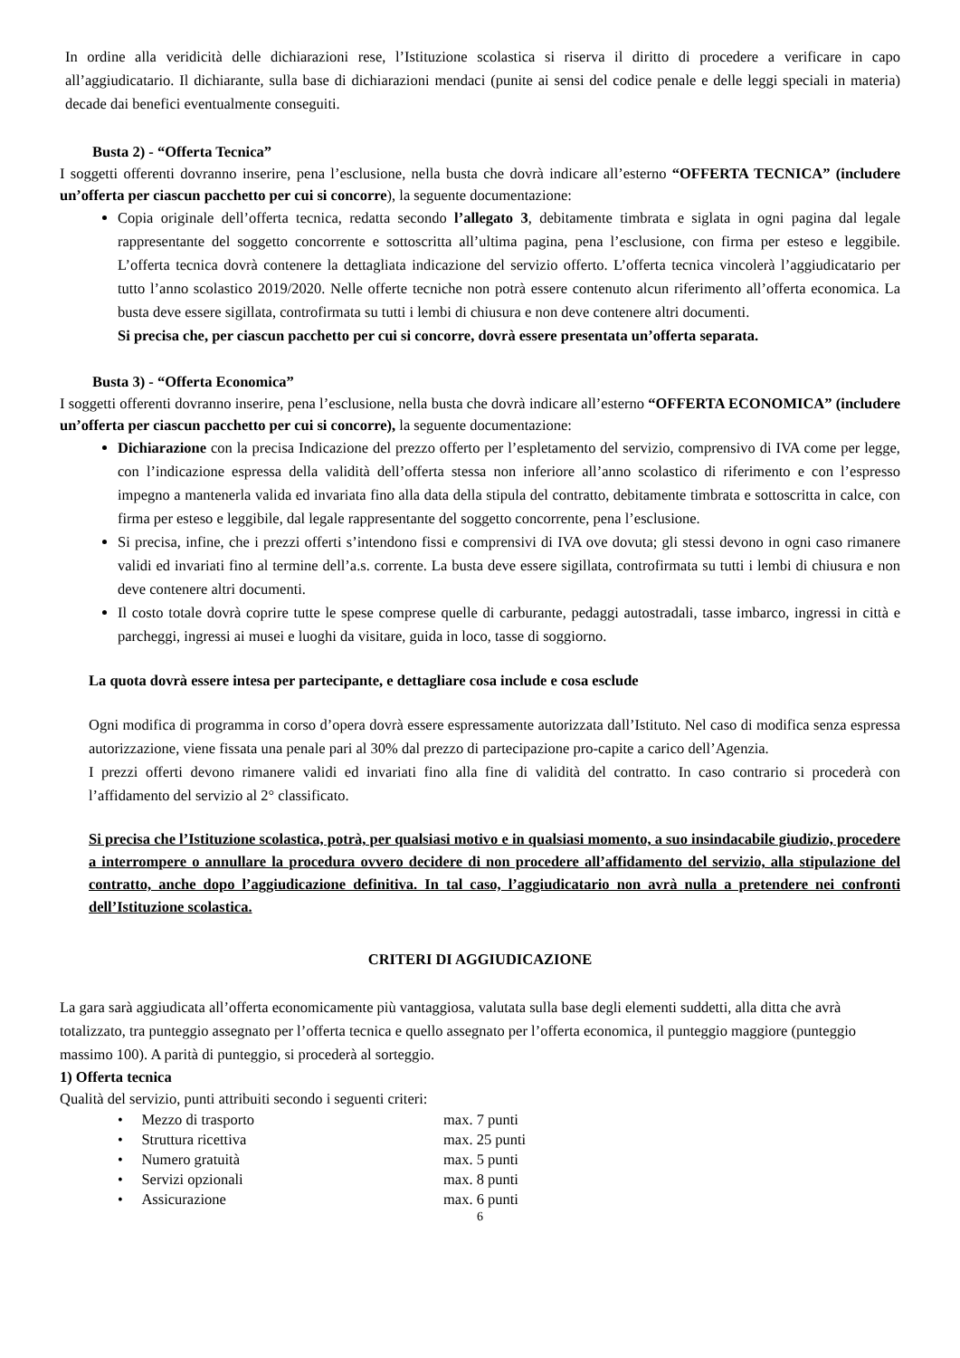In ordine alla veridicità delle dichiarazioni rese, l’Istituzione scolastica si riserva il diritto di procedere a verificare in capo all’aggiudicatario. Il dichiarante, sulla base di dichiarazioni mendaci (punite ai sensi del codice penale e delle leggi speciali in materia) decade dai benefici eventualmente conseguiti.
Busta 2) - “Offerta Tecnica”
I soggetti offerenti dovranno inserire, pena l’esclusione, nella busta che dovrà indicare all’esterno “OFFERTA TECNICA” (includere un’offerta per ciascun pacchetto per cui si concorre), la seguente documentazione:
Copia originale dell’offerta tecnica, redatta secondo l’allegato 3, debitamente timbrata e siglata in ogni pagina dal legale rappresentante del soggetto concorrente e sottoscritta all’ultima pagina, pena l’esclusione, con firma per esteso e leggibile. L’offerta tecnica dovrà contenere la dettagliata indicazione del servizio offerto. L’offerta tecnica vincolerà l’aggiudicatario per tutto l’anno scolastico 2019/2020. Nelle offerte tecniche non potrà essere contenuto alcun riferimento all’offerta economica. La busta deve essere sigillata, controfirmata su tutti i lembi di chiusura e non deve contenere altri documenti.
Si precisa che, per ciascun pacchetto per cui si concorre, dovrà essere presentata un’offerta separata.
Busta 3) - “Offerta Economica”
I soggetti offerenti dovranno inserire, pena l’esclusione, nella busta che dovrà indicare all’esterno “OFFERTA ECONOMICA” (includere un’offerta per ciascun pacchetto per cui si concorre), la seguente documentazione:
Dichiarazione con la precisa Indicazione del prezzo offerto per l’espletamento del servizio, comprensivo di IVA come per legge, con l’indicazione espressa della validità dell’offerta stessa non inferiore all’anno scolastico di riferimento e con l’espresso impegno a mantenerla valida ed invariata fino alla data della stipula del contratto, debitamente timbrata e sottoscritta in calce, con firma per esteso e leggibile, dal legale rappresentante del soggetto concorrente, pena l’esclusione.
Si precisa, infine, che i prezzi offerti s’intendono fissi e comprensivi di IVA ove dovuta; gli stessi devono in ogni caso rimanere validi ed invariati fino al termine dell’a.s. corrente. La busta deve essere sigillata, controfirmata su tutti i lembi di chiusura e non deve contenere altri documenti.
Il costo totale dovrà coprire tutte le spese comprese quelle di carburante, pedaggi autostradali, tasse imbarco, ingressi in città e parcheggi, ingressi ai musei e luoghi da visitare, guida in loco, tasse di soggiorno.
La quota dovrà essere intesa per partecipante, e dettagliare cosa include e cosa esclude
Ogni modifica di programma in corso d’opera dovrà essere espressamente autorizzata dall’Istituto. Nel caso di modifica senza espressa autorizzazione, viene fissata una penale pari al 30% dal prezzo di partecipazione pro-capite a carico dell’Agenzia.
I prezzi offerti devono rimanere validi ed invariati fino alla fine di validità del contratto. In caso contrario si procederà con l’affidamento del servizio al 2° classificato.
Si precisa che l’Istituzione scolastica, potrà, per qualsiasi motivo e in qualsiasi momento, a suo insindacabile giudizio, procedere a interrompere o annullare la procedura ovvero decidere di non procedere all’affidamento del servizio, alla stipulazione del contratto, anche dopo l’aggiudicazione definitiva. In tal caso, l’aggiudicatario non avrà nulla a pretendere nei confronti dell’Istituzione scolastica.
CRITERI DI AGGIUDICAZIONE
La gara sarà aggiudicata all’offerta economicamente più vantaggiosa, valutata sulla base degli elementi suddetti, alla ditta che avrà totalizzato, tra punteggio assegnato per l’offerta tecnica e quello assegnato per l’offerta economica, il punteggio maggiore (punteggio massimo 100). A parità di punteggio, si procederà al sorteggio.
1) Offerta tecnica
Qualità del servizio, punti attribuiti secondo i seguenti criteri:
| • Mezzo di trasporto | max. 7 punti |
| • Struttura ricettiva | max. 25 punti |
| • Numero gratuità | max. 5 punti |
| • Servizi opzionali | max. 8 punti |
| • Assicurazione | max. 6 punti |
6